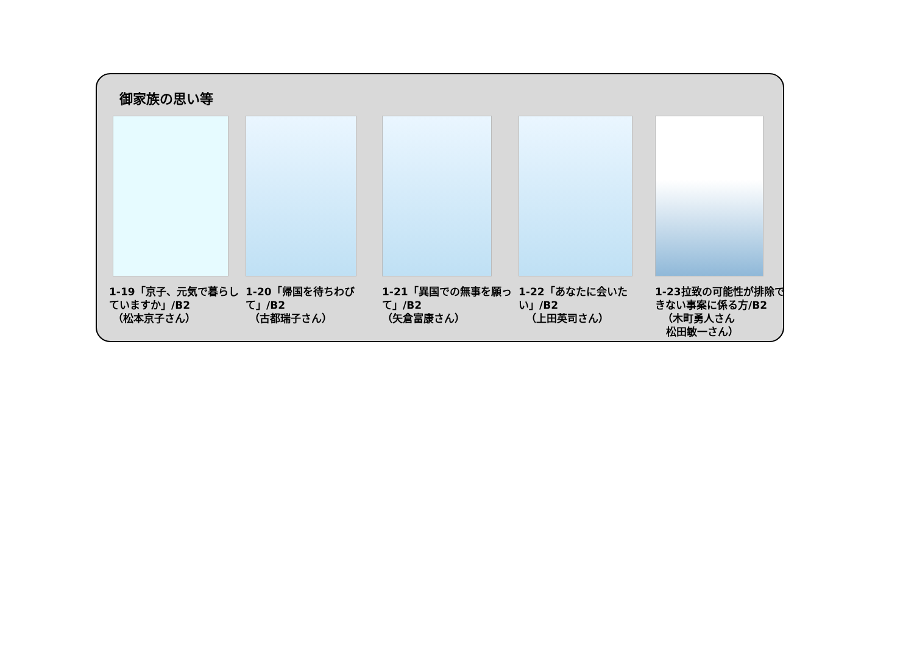御家族の思い等
1-19「京子、元気で暮らしていますか」/B2
（松本京子さん）
1-20「帰国を待ちわびて」/B2
（古都瑞子さん）
1-21「異国での無事を願って」/B2
（矢倉富康さん）
1-22「あなたに会いたい」/B2
（上田英司さん）
1-23拉致の可能性が排除できない事案に係る方/B2
（木町勇人さん
松田敏一さん）